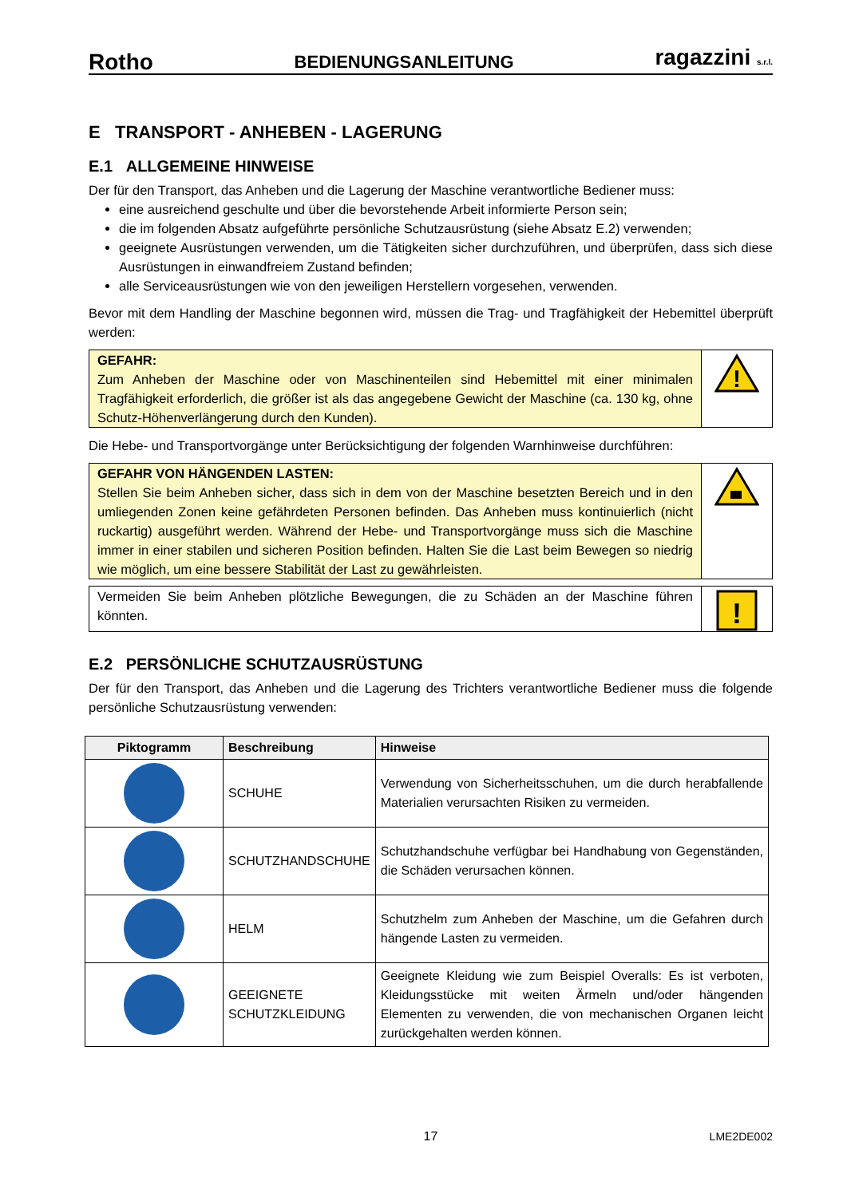Rotho BEDIENUNGSANLEITUNG ragazzini s.r.l.
E TRANSPORT - ANHEBEN - LAGERUNG
E.1 ALLGEMEINE HINWEISE
Der für den Transport, das Anheben und die Lagerung der Maschine verantwortliche Bediener muss:
eine ausreichend geschulte und über die bevorstehende Arbeit informierte Person sein;
die im folgenden Absatz aufgeführte persönliche Schutzausrüstung (siehe Absatz E.2) verwenden;
geeignete Ausrüstungen verwenden, um die Tätigkeiten sicher durchzuführen, und überprüfen, dass sich diese Ausrüstungen in einwandfreiem Zustand befinden;
alle Serviceausrüstungen wie von den jeweiligen Herstellern vorgesehen, verwenden.
Bevor mit dem Handling der Maschine begonnen wird, müssen die Trag- und Tragfähigkeit der Hebemittel überprüft werden:
GEFAHR:
Zum Anheben der Maschine oder von Maschinenteilen sind Hebemittel mit einer minimalen Tragfähigkeit erforderlich, die größer ist als das angegebene Gewicht der Maschine (ca. 130 kg, ohne Schutz-Höhenverlängerung durch den Kunden).
!
Die Hebe- und Transportvorgänge unter Berücksichtigung der folgenden Warnhinweise durchführen:
GEFAHR VON HÄNGENDEN LASTEN:
Stellen Sie beim Anheben sicher, dass sich in dem von der Maschine besetzten Bereich und in den umliegenden Zonen keine gefährdeten Personen befinden. Das Anheben muss kontinuierlich (nicht ruckartig) ausgeführt werden. Während der Hebe- und Transportvorgänge muss sich die Maschine immer in einer stabilen und sicheren Position befinden. Halten Sie die Last beim Bewegen so niedrig wie möglich, um eine bessere Stabilität der Last zu gewährleisten.
Vermeiden Sie beim Anheben plötzliche Bewegungen, die zu Schäden an der Maschine führen könnten.
!
E.2 PERSÖNLICHE SCHUTZAUSRÜSTUNG
Der für den Transport, das Anheben und die Lagerung des Trichters verantwortliche Bediener muss die folgende persönliche Schutzausrüstung verwenden:
| Piktogramm | Beschreibung | Hinweise |
| --- | --- | --- |
| | SCHUHE | Verwendung von Sicherheitsschuhen, um die durch herabfallende Materialien verursachten Risiken zu vermeiden. |
| | SCHUTZHANDSCHUHE | Schutzhandschuhe verfügbar bei Handhabung von Gegenständen, die Schäden verursachen können. |
| | HELM | Schutzhelm zum Anheben der Maschine, um die Gefahren durch hängende Lasten zu vermeiden. |
| | GEEIGNETE SCHUTZKLEIDUNG | Geeignete Kleidung wie zum Beispiel Overalls: Es ist verboten, Kleidungsstücke mit weiten Ärmeln und/oder hängenden Elementen zu verwenden, die von mechanischen Organen leicht zurückgehalten werden können. |
17 LME2DE002